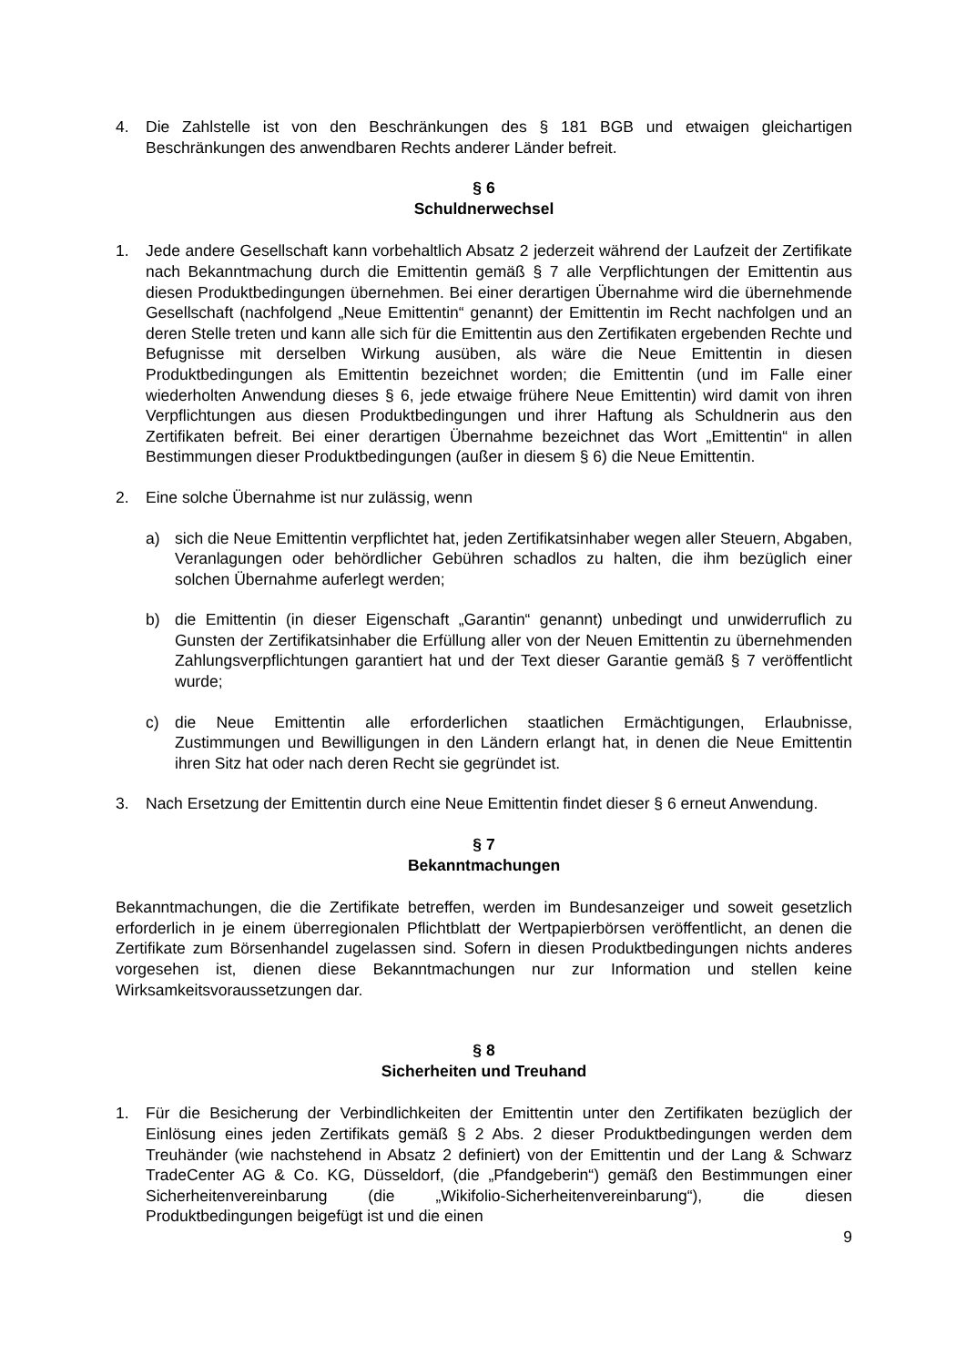4. Die Zahlstelle ist von den Beschränkungen des § 181 BGB und etwaigen gleichartigen Beschränkungen des anwendbaren Rechts anderer Länder befreit.
§ 6
Schuldnerwechsel
1. Jede andere Gesellschaft kann vorbehaltlich Absatz 2 jederzeit während der Laufzeit der Zertifikate nach Bekanntmachung durch die Emittentin gemäß § 7 alle Verpflichtungen der Emittentin aus diesen Produktbedingungen übernehmen. Bei einer derartigen Übernahme wird die übernehmende Gesellschaft (nachfolgend „Neue Emittentin“ genannt) der Emittentin im Recht nachfolgen und an deren Stelle treten und kann alle sich für die Emittentin aus den Zertifikaten ergebenden Rechte und Befugnisse mit derselben Wirkung ausüben, als wäre die Neue Emittentin in diesen Produktbedingungen als Emittentin bezeichnet worden; die Emittentin (und im Falle einer wiederholten Anwendung dieses § 6, jede etwaige frühere Neue Emittentin) wird damit von ihren Verpflichtungen aus diesen Produktbedingungen und ihrer Haftung als Schuldnerin aus den Zertifikaten befreit. Bei einer derartigen Übernahme bezeichnet das Wort „Emittentin“ in allen Bestimmungen dieser Produktbedingungen (außer in diesem § 6) die Neue Emittentin.
2. Eine solche Übernahme ist nur zulässig, wenn
a) sich die Neue Emittentin verpflichtet hat, jeden Zertifikatsinhaber wegen aller Steuern, Abgaben, Veranlagungen oder behördlicher Gebühren schadlos zu halten, die ihm bezüglich einer solchen Übernahme auferlegt werden;
b) die Emittentin (in dieser Eigenschaft „Garantin“ genannt) unbedingt und unwiderruflich zu Gunsten der Zertifikatsinhaber die Erfüllung aller von der Neuen Emittentin zu übernehmenden Zahlungsverpflichtungen garantiert hat und der Text dieser Garantie gemäß § 7 veröffentlicht wurde;
c) die Neue Emittentin alle erforderlichen staatlichen Ermächtigungen, Erlaubnisse, Zustimmungen und Bewilligungen in den Ländern erlangt hat, in denen die Neue Emittentin ihren Sitz hat oder nach deren Recht sie gegründet ist.
3. Nach Ersetzung der Emittentin durch eine Neue Emittentin findet dieser § 6 erneut Anwendung.
§ 7
Bekanntmachungen
Bekanntmachungen, die die Zertifikate betreffen, werden im Bundesanzeiger und soweit gesetzlich erforderlich in je einem überregionalen Pflichtblatt der Wertpapierbörsen veröffentlicht, an denen die Zertifikate zum Börsenhandel zugelassen sind. Sofern in diesen Produktbedingungen nichts anderes vorgesehen ist, dienen diese Bekanntmachungen nur zur Information und stellen keine Wirksamkeitsvoraussetzungen dar.
§ 8
Sicherheiten und Treuhand
1. Für die Besicherung der Verbindlichkeiten der Emittentin unter den Zertifikaten bezüglich der Einlösung eines jeden Zertifikats gemäß § 2 Abs. 2 dieser Produktbedingungen werden dem Treuhänder (wie nachstehend in Absatz 2 definiert) von der Emittentin und der Lang & Schwarz TradeCenter AG & Co. KG, Düsseldorf, (die „Pfandgeberin“) gemäß den Bestimmungen einer Sicherheitenvereinbarung (die „Wikifolio-Sicherheitenvereinbarung“), die diesen Produktbedingungen beigefügt ist und die einen
9